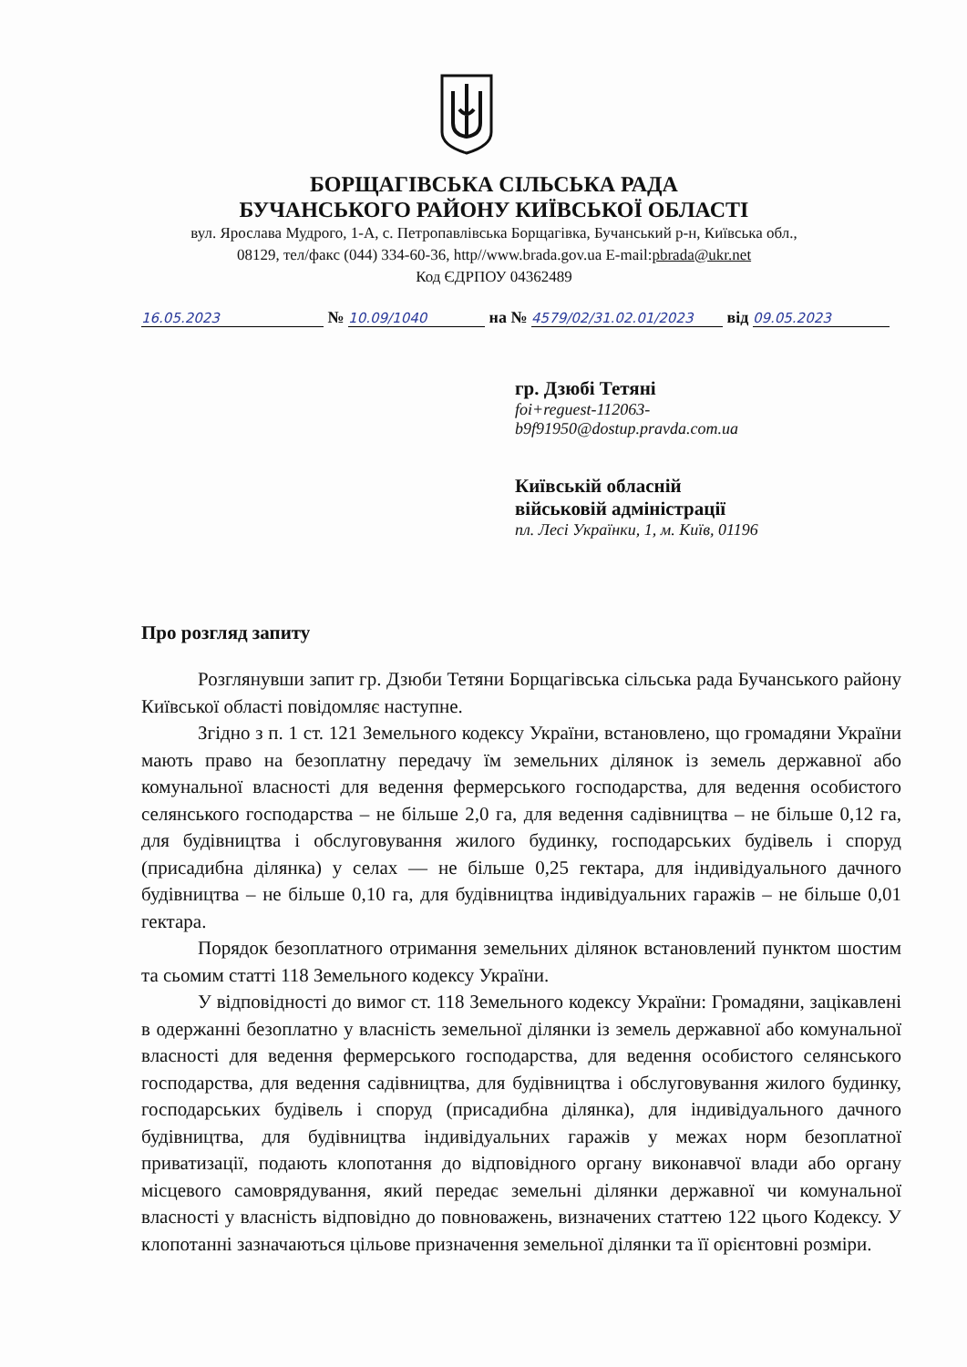БОРЩАГІВСЬКА СІЛЬСЬКА РАДА
БУЧАНСЬКОГО РАЙОНУ КИЇВСЬКОЇ ОБЛАСТІ
вул. Ярослава Мудрого, 1-А, с. Петропавлівська Борщагівка, Бучанський р-н, Київська обл.,
08129, тел/факс (044) 334-60-36, http//www.brada.gov.ua E-mail:pbrada@ukr.net
Код ЄДРПОУ 04362489
16.05.2023 № 10.09/1040 на № 4579/02/31.02.01/2023 від 09.05.2023
гр. Дзюбі Тетяні
foi+reguest-112063-
b9f91950@dostup.pravda.com.ua
Київській обласній
військовій адміністрації
пл. Лесі Українки, 1, м. Київ, 01196
Про розгляд запиту
Розглянувши запит гр. Дзюби Тетяни Борщагівська сільська рада Бучанського району Київської області повідомляє наступне.
Згідно з п. 1 ст. 121 Земельного кодексу України, встановлено, що громадяни України мають право на безоплатну передачу їм земельних ділянок із земель державної або комунальної власності для ведення фермерського господарства, для ведення особистого селянського господарства – не більше 2,0 га, для ведення садівництва – не більше 0,12 га, для будівництва і обслуговування жилого будинку, господарських будівель і споруд (присадибна ділянка) у селах — не більше 0,25 гектара, для індивідуального дачного будівництва – не більше 0,10 га, для будівництва індивідуальних гаражів – не більше 0,01 гектара.
Порядок безоплатного отримання земельних ділянок встановлений пунктом шостим та сьомим статті 118 Земельного кодексу України.
У відповідності до вимог ст. 118 Земельного кодексу України: Громадяни, зацікавлені в одержанні безоплатно у власність земельної ділянки із земель державної або комунальної власності для ведення фермерського господарства, для ведення особистого селянського господарства, для ведення садівництва, для будівництва і обслуговування жилого будинку, господарських будівель і споруд (присадибна ділянка), для індивідуального дачного будівництва, для будівництва індивідуальних гаражів у межах норм безоплатної приватизації, подають клопотання до відповідного органу виконавчої влади або органу місцевого самоврядування, який передає земельні ділянки державної чи комунальної власності у власність відповідно до повноважень, визначених статтею 122 цього Кодексу. У клопотанні зазначаються цільове призначення земельної ділянки та її орієнтовні розміри.